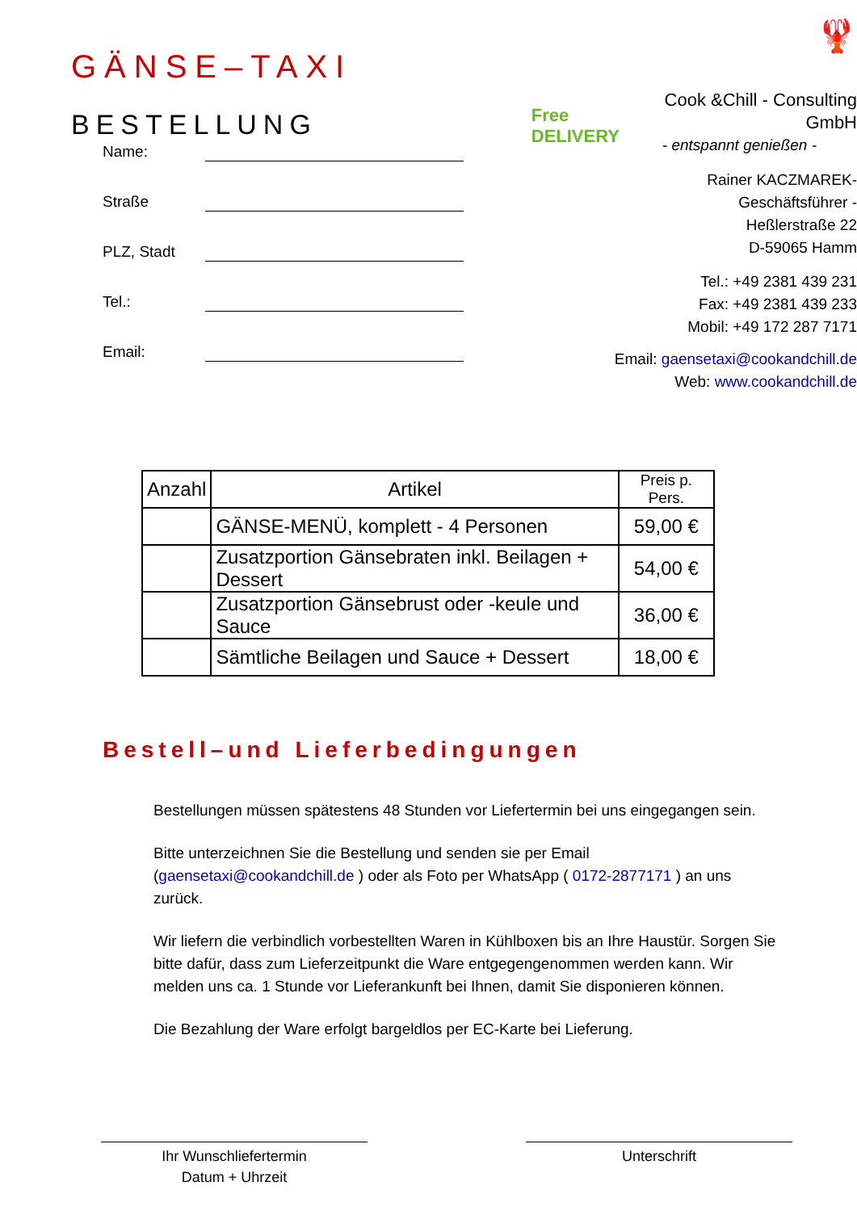GÄNSE–TAXI
BESTELLUNG
Free DELIVERY
🦞
Cook &Chill - Consulting GmbH
- entspannt genießen -
Rainer KACZMAREK- Geschäftsführer -
Heßlerstraße 22
D-59065 Hamm
Tel.: +49 2381 439 231
Fax: +49 2381 439 233
Mobil: +49 172 287 7171
Email: gaensetaxi@cookandchill.de
Web: www.cookandchill.de
Name:
Straße
PLZ, Stadt
Tel.:
Email:
| Anzahl | Artikel | Preis p. Pers. |
| --- | --- | --- |
| | GÄNSE-MENÜ, komplett - 4 Personen | 59,00 € |
| | Zusatzportion Gänsebraten inkl. Beilagen + Dessert | 54,00 € |
| | Zusatzportion Gänsebrust oder -keule und Sauce | 36,00 € |
| | Sämtliche Beilagen und Sauce + Dessert | 18,00 € |
Bestell–und Lieferbedingungen
Bestellungen müssen spätestens 48 Stunden vor Liefertermin bei uns eingegangen sein.
Bitte unterzeichnen Sie die Bestellung und senden sie per Email (gaensetaxi@cookandchill.de ) oder als Foto per WhatsApp ( 0172-2877171 ) an uns zurück.
Wir liefern die verbindlich vorbestellten Waren in Kühlboxen bis an Ihre Haustür. Sorgen Sie bitte dafür, dass zum Lieferzeitpunkt die Ware entgegengenommen werden kann. Wir melden uns ca. 1 Stunde vor Lieferankunft bei Ihnen, damit Sie disponieren können.
Die Bezahlung der Ware erfolgt bargeldlos per EC-Karte bei Lieferung.
Ihr Wunschliefertermin
Datum + Uhrzeit
Unterschrift